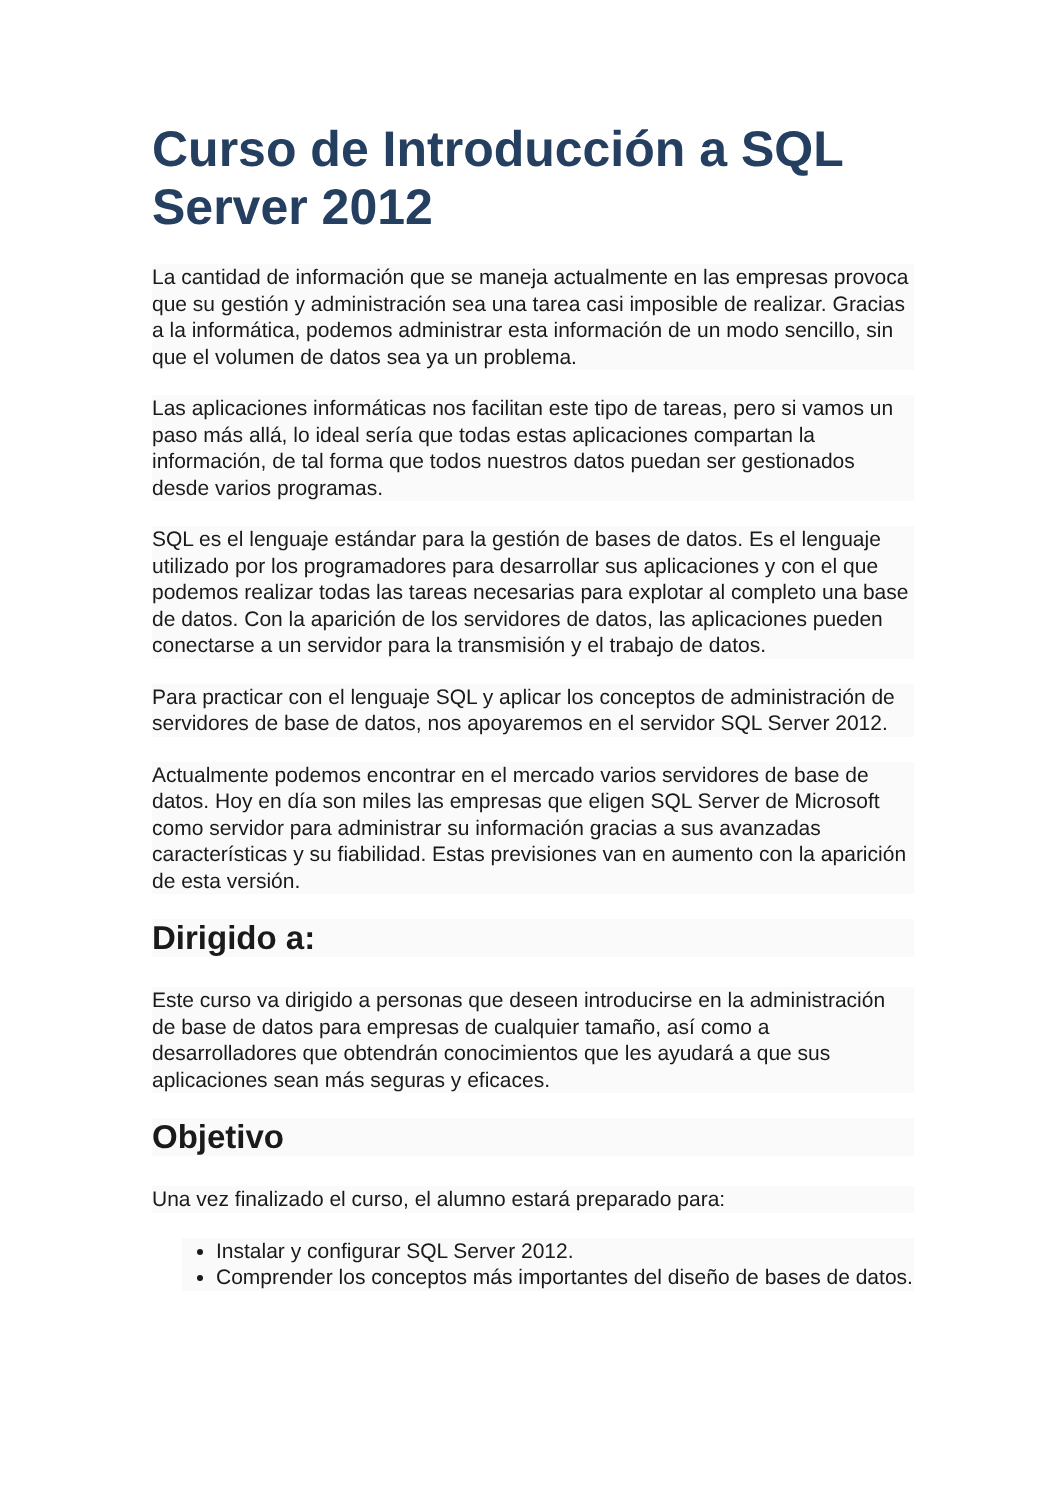Curso de Introducción a SQL Server 2012
La cantidad de información que se maneja actualmente en las empresas provoca que su gestión y administración sea una tarea casi imposible de realizar. Gracias a la informática, podemos administrar esta información de un modo sencillo, sin que el volumen de datos sea ya un problema.
Las aplicaciones informáticas nos facilitan este tipo de tareas, pero si vamos un paso más allá, lo ideal sería que todas estas aplicaciones compartan la información, de tal forma que todos nuestros datos puedan ser gestionados desde varios programas.
SQL es el lenguaje estándar para la gestión de bases de datos. Es el lenguaje utilizado por los programadores para desarrollar sus aplicaciones y con el que podemos realizar todas las tareas necesarias para explotar al completo una base de datos. Con la aparición de los servidores de datos, las aplicaciones pueden conectarse a un servidor para la transmisión y el trabajo de datos.
Para practicar con el lenguaje SQL y aplicar los conceptos de administración de servidores de base de datos, nos apoyaremos en el servidor SQL Server 2012.
Actualmente podemos encontrar en el mercado varios servidores de base de datos. Hoy en día son miles las empresas que eligen SQL Server de Microsoft como servidor para administrar su información gracias a sus avanzadas características y su fiabilidad. Estas previsiones van en aumento con la aparición de esta versión.
Dirigido a:
Este curso va dirigido a personas que deseen introducirse en la administración de base de datos para empresas de cualquier tamaño, así como a desarrolladores que obtendrán conocimientos que les ayudará a que sus aplicaciones sean más seguras y eficaces.
Objetivo
Una vez finalizado el curso, el alumno estará preparado para:
Instalar y configurar SQL Server 2012.
Comprender los conceptos más importantes del diseño de bases de datos.